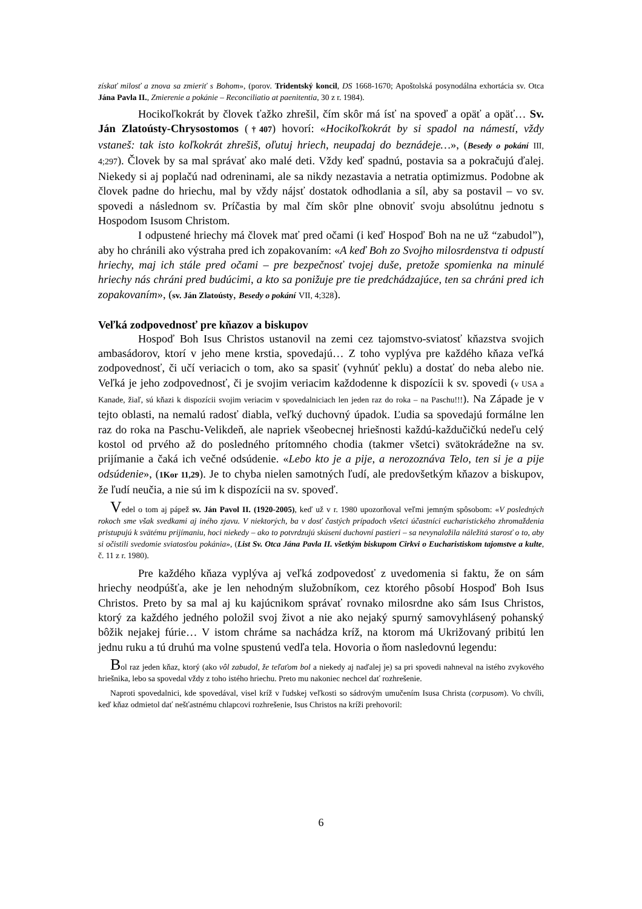získať milosť a znova sa zmieriť s Bohom», (porov. Tridentský koncil, DS 1668-1670; Apoštolská posynodálna exhortácia sv. Otca Jána Pavla II., Zmierenie a pokánie – Reconciliatio at paenitentia, 30 z r. 1984).
Hocikoľkokrát by človek ťažko zhrešil, čím skôr má ísť na spoveď a opäť a opäť… Sv. Ján Zlatoústy-Chrysostomos (†407) hovorí: «Hocikoľkokrát by si spadol na námestí, vždy vstaneš: tak isto koľkokrát zhrešiš, oľutuj hriech, neupadaj do beznádeje…», (Besedy o pokání III, 4;297). Človek by sa mal správať ako malé deti. Vždy keď spadnú, postavia sa a pokračujú ďalej. Niekedy si aj poplačú nad odreninami, ale sa nikdy nezastavia a netratia optimizmus. Podobne ak človek padne do hriechu, mal by vždy nájsť dostatok odhodlania a síl, aby sa postavil – vo sv. spovedi a následnom sv. Príčastia by mal čím skôr plne obnoviť svoju absolútnu jednotu s Hospodom Isusom Christom.
I odpustené hriechy má človek mať pred očami (i keď Hospoď Boh na ne už “zabudol”), aby ho chránili ako výstraha pred ich zopakovaním: «A keď Boh zo Svojho milosrdenstva ti odpustí hriechy, maj ich stále pred očami – pre bezpečnosť tvojej duše, pretože spomienka na minulé hriechy nás chráni pred budúcimi, a kto sa ponižuje pre tie predchádzajúce, ten sa chráni pred ich zopakovaním», (sv. Ján Zlatoústy, Besedy o pokání VII, 4;328).
Veľká zodpovednosť pre kňazov a biskupov
Hospoď Boh Isus Christos ustanovil na zemi cez tajomstvo-sviatosť kňazstva svojich ambasádorov, ktorí v jeho mene krstia, spovedajú… Z toho vyplýva pre každého kňaza veľká zodpovednosť, či učí veriacich o tom, ako sa spasiť (vyhnúť peklu) a dostať do neba alebo nie. Veľká je jeho zodpovednosť, či je svojim veriacim každodenne k dispozícii k sv. spovedi (v USA a Kanade, žiaľ, sú kňazi k dispozícii svojim veriacim v spovedalniciach len jeden raz do roka – na Paschu!!!). Na Západe je v tejto oblasti, na nemalú radosť diabla, veľký duchovný úpadok. Ľudia sa spovedajú formálne len raz do roka na Paschu-Velikdeň, ale napriek všeobecnej hriešnosti každú-každučičkú nedeľu celý kostol od prvého až do posledného prítomného chodia (takmer všetci) svätokrádežne na sv. prijímanie a čaká ich večné odsúdenie. «Lebo kto je a pije, a nerozoznáva Telo, ten si je a pije odsúdenie», (1Kor 11,29). Je to chyba nielen samotných ľudí, ale predovšetkým kňazov a biskupov, že ľudí neučia, a nie sú im k dispozícii na sv. spoveď.
Vedel o tom aj pápež sv. Ján Pavol II. (1920-2005), keď už v r. 1980 upozorňoval veľmi jemným spôsobom: «V posledných rokoch sme však svedkami aj iného zjavu. V niektorých, ba v dosť častých prípadoch všetci účastníci eucharistického zhromaždenia pristupujú k svätému prijímaniu, hoci niekedy – ako to potvrdzujú skúsení duchovní pastieri – sa nevynaložila náležitá starosť o to, aby si očistili svedomie sviatosťou pokánia», (List Sv. Otca Jána Pavla II. všetkým biskupom Cirkvi o Eucharistiskom tajomstve a kulte, č. 11 z r. 1980).
Pre každého kňaza vyplýva aj veľká zodpovedosť z uvedomenia si faktu, že on sám hriechy neodpúšťa, ake je len nehodným služobníkom, cez ktorého pôsobí Hospoď Boh Isus Christos. Preto by sa mal aj ku kajúcnikom správať rovnako milosrdne ako sám Isus Christos, ktorý za každého jedného položil svoj život a nie ako nejaký spurný samovyhlásený pohanský bôžik nejakej fúrie… V istom chráme sa nachádza kríž, na ktorom má Ukrižovaný pribitú len jednu ruku a tú druhú ma volne spustenú vedľa tela. Hovoria o ňom nasledovnú legendu:
Bol raz jeden kňaz, ktorý (ako vôl zabudol, že teľaťom bol a niekedy aj naďalej je) sa pri spovedi nahneval na istého zvykového hriešnika, lebo sa spovedal vždy z toho istého hriechu. Preto mu nakoniec nechcel dať rozhrešenie.
Naproti spovedalnici, kde spovedával, visel kríž v ľudskej veľkosti so sádrovým umučením Isusa Christa (corpusom). Vo chvíli, keď kňaz odmietol dať nešťastnému chlapcovi rozhrešenie, Isus Christos na kríži prehovoril:
6